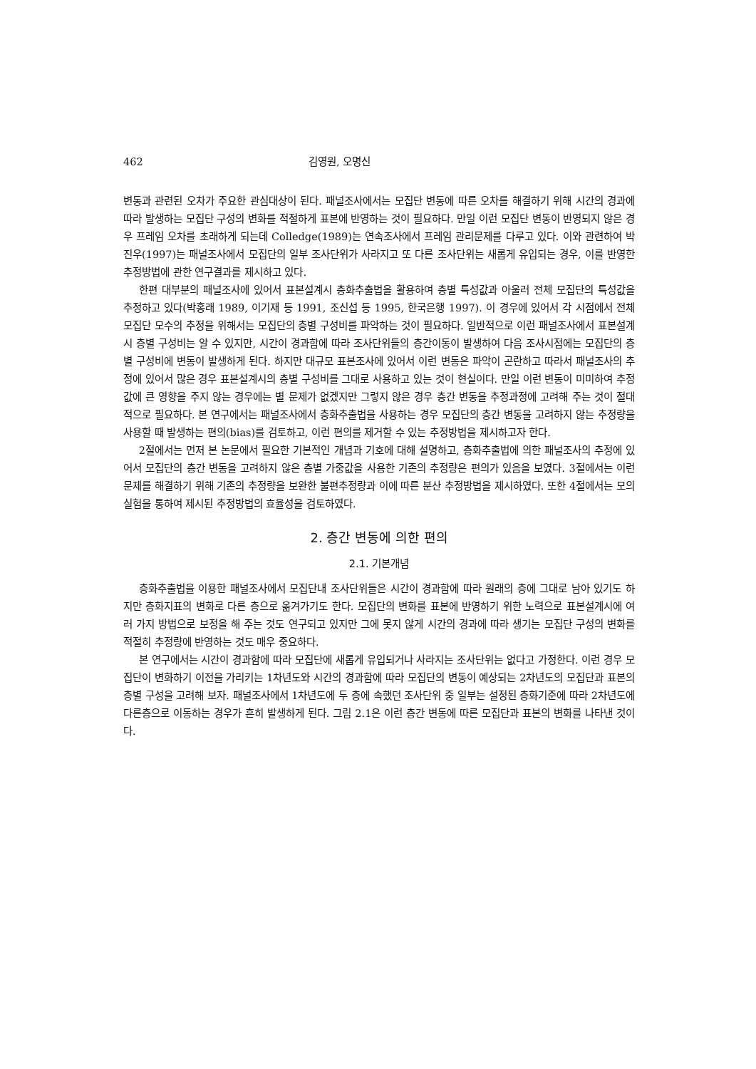462 김영원, 오명신
변동과 관련된 오차가 주요한 관심대상이 된다. 패널조사에서는 모집단 변동에 따른 오차를 해결하기 위해 시간의 경과에 따라 발생하는 모집단 구성의 변화를 적절하게 표본에 반영하는 것이 필요하다. 만일 이런 모집단 변동이 반영되지 않은 경우 프레임 오차를 초래하게 되는데 Colledge(1989)는 연속조사에서 프레임 관리문제를 다루고 있다. 이와 관련하여 박진우(1997)는 패널조사에서 모집단의 일부 조사단위가 사라지고 또 다른 조사단위는 새롭게 유입되는 경우, 이를 반영한 추정방법에 관한 연구결과를 제시하고 있다.
한편 대부분의 패널조사에 있어서 표본설계시 층화추출법을 활용하여 층별 특성값과 아울러 전체 모집단의 특성값을 추정하고 있다(박홍래 1989, 이기재 등 1991, 조신섭 등 1995, 한국은행 1997). 이 경우에 있어서 각 시점에서 전체 모집단 모수의 추정을 위해서는 모집단의 층별 구성비를 파악하는 것이 필요하다. 일반적으로 이런 패널조사에서 표본설계시 층별 구성비는 알 수 있지만, 시간이 경과함에 따라 조사단위들의 층간이동이 발생하여 다음 조사시점에는 모집단의 층별 구성비에 변동이 발생하게 된다. 하지만 대규모 표본조사에 있어서 이런 변동은 파악이 곤란하고 따라서 패널조사의 추정에 있어서 많은 경우 표본설계시의 층별 구성비를 그대로 사용하고 있는 것이 현실이다. 만일 이런 변동이 미미하여 추정값에 큰 영향을 주지 않는 경우에는 별 문제가 없겠지만 그렇지 않은 경우 층간 변동을 추정과정에 고려해 주는 것이 절대적으로 필요하다. 본 연구에서는 패널조사에서 층화추출법을 사용하는 경우 모집단의 층간 변동을 고려하지 않는 추정량을 사용할 때 발생하는 편의(bias)를 검토하고, 이런 편의를 제거할 수 있는 추정방법을 제시하고자 한다.
2절에서는 먼저 본 논문에서 필요한 기본적인 개념과 기호에 대해 설명하고, 층화추출법에 의한 패널조사의 추정에 있어서 모집단의 층간 변동을 고려하지 않은 층별 가중값을 사용한 기존의 추정량은 편의가 있음을 보였다. 3절에서는 이런 문제를 해결하기 위해 기존의 추정량을 보완한 불편추정량과 이에 따른 분산 추정방법을 제시하였다. 또한 4절에서는 모의 실험을 통하여 제시된 추정방법의 효율성을 검토하였다.
2. 층간 변동에 의한 편의
2.1. 기본개념
층화추출법을 이용한 패널조사에서 모집단내 조사단위들은 시간이 경과함에 따라 원래의 층에 그대로 남아 있기도 하지만 층화지표의 변화로 다른 층으로 옮겨가기도 한다. 모집단의 변화를 표본에 반영하기 위한 노력으로 표본설계시에 여러 가지 방법으로 보정을 해 주는 것도 연구되고 있지만 그에 못지 않게 시간의 경과에 따라 생기는 모집단 구성의 변화를 적절히 추정량에 반영하는 것도 매우 중요하다.
본 연구에서는 시간이 경과함에 따라 모집단에 새롭게 유입되거나 사라지는 조사단위는 없다고 가정한다. 이런 경우 모집단이 변화하기 이전을 가리키는 1차년도와 시간의 경과함에 따라 모집단의 변동이 예상되는 2차년도의 모집단과 표본의 층별 구성을 고려해 보자. 패널조사에서 1차년도에 두 층에 속했던 조사단위 중 일부는 설정된 층화기준에 따라 2차년도에 다른층으로 이동하는 경우가 흔히 발생하게 된다. 그림 2.1은 이런 층간 변동에 따른 모집단과 표본의 변화를 나타낸 것이다.